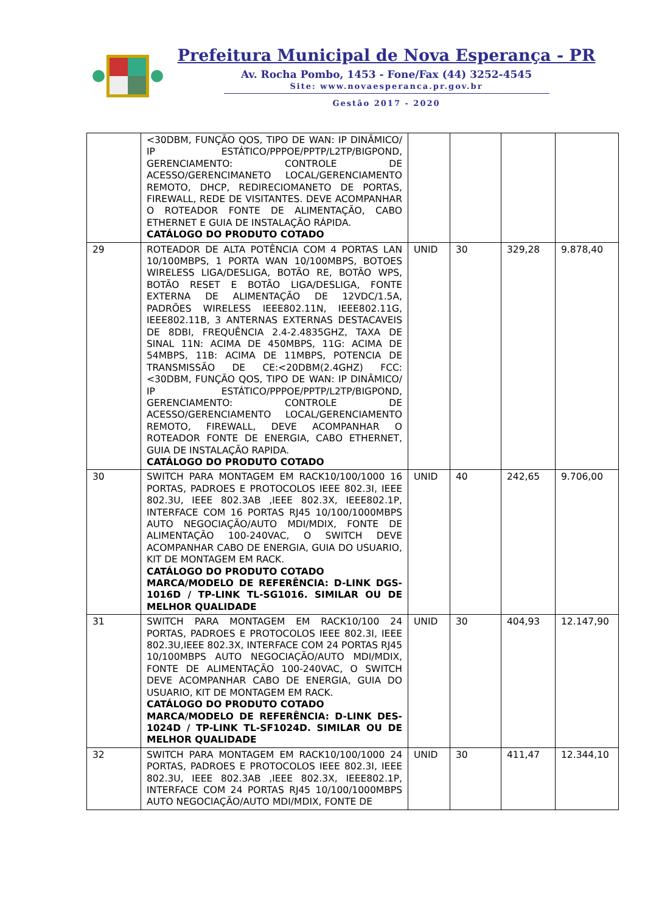Prefeitura Municipal de Nova Esperança - PR
Av. Rocha Pombo, 1453 - Fone/Fax (44) 3252-4545
Site: www.novaesperanca.pr.gov.br
Gestão 2017 - 2020
| | <30DBM, FUNÇÃO QOS, TIPO DE WAN: IP DINÂMICO/ IP ESTÁTICO/PPPOE/PPTP/L2TP/BIGPOND, GERENCIAMENTO: CONTROLE DE ACESSO/GERENCIMANETO LOCAL/GERENCIAMENTO REMOTO, DHCP, REDIRECIOMANETO DE PORTAS, FIREWALL, REDE DE VISITANTES. DEVE ACOMPANHAR O ROTEADOR FONTE DE ALIMENTAÇÃO, CABO ETHERNET E GUIA DE INSTALAÇÃO RÁPIDA. CATÁLOGO DO PRODUTO COTADO | | | | |
| 29 | ROTEADOR DE ALTA POTÊNCIA COM 4 PORTAS LAN 10/100MBPS, 1 PORTA WAN 10/100MBPS, BOTOES WIRELESS LIGA/DESLIGA, BOTÃO RE, BOTÃO WPS, BOTÃO RESET E BOTÃO LIGA/DESLIGA, FONTE EXTERNA DE ALIMENTAÇÃO DE 12VDC/1.5A, PADRÕES WIRELESS IEEE802.11N, IEEE802.11G, IEEE802.11B, 3 ANTERNAS EXTERNAS DESTACAVEIS DE 8DBI, FREQUÊNCIA 2.4-2.4835GHZ, TAXA DE SINAL 11N: ACIMA DE 450MBPS, 11G: ACIMA DE 54MBPS, 11B: ACIMA DE 11MBPS, POTENCIA DE TRANSMISSÃO DE CE:<20DBM(2.4GHZ) FCC: <30DBM, FUNÇÃO QOS, TIPO DE WAN: IP DINÂMICO/ IP ESTÁTICO/PPPOE/PPTP/L2TP/BIGPOND, GERENCIAMENTO: CONTROLE DE ACESSO/GERENCIAMENTO LOCAL/GERENCIAMENTO REMOTO, FIREWALL, DEVE ACOMPANHAR O ROTEADOR FONTE DE ENERGIA, CABO ETHERNET, GUIA DE INSTALAÇÃO RAPIDA. CATÁLOGO DO PRODUTO COTADO | UNID | 30 | 329,28 | 9.878,40 |
| 30 | SWITCH PARA MONTAGEM EM RACK10/100/1000 16 PORTAS, PADROES E PROTOCOLOS IEEE 802.3I, IEEE 802.3U, IEEE 802.3AB ,IEEE 802.3X, IEEE802.1P, INTERFACE COM 16 PORTAS RJ45 10/100/1000MBPS AUTO NEGOCIAÇÃO/AUTO MDI/MDIX, FONTE DE ALIMENTAÇÃO 100-240VAC, O SWITCH DEVE ACOMPANHAR CABO DE ENERGIA, GUIA DO USUARIO, KIT DE MONTAGEM EM RACK. CATÁLOGO DO PRODUTO COTADO MARCA/MODELO DE REFERÊNCIA: D-LINK DGS-1016D / TP-LINK TL-SG1016. SIMILAR OU DE MELHOR QUALIDADE | UNID | 40 | 242,65 | 9.706,00 |
| 31 | SWITCH PARA MONTAGEM EM RACK10/100 24 PORTAS, PADROES E PROTOCOLOS IEEE 802.3I, IEEE 802.3U,IEEE 802.3X, INTERFACE COM 24 PORTAS RJ45 10/100MBPS AUTO NEGOCIAÇÃO/AUTO MDI/MDIX, FONTE DE ALIMENTAÇÃO 100-240VAC, O SWITCH DEVE ACOMPANHAR CABO DE ENERGIA, GUIA DO USUARIO, KIT DE MONTAGEM EM RACK. CATÁLOGO DO PRODUTO COTADO MARCA/MODELO DE REFERÊNCIA: D-LINK DES-1024D / TP-LINK TL-SF1024D. SIMILAR OU DE MELHOR QUALIDADE | UNID | 30 | 404,93 | 12.147,90 |
| 32 | SWITCH PARA MONTAGEM EM RACK10/100/1000 24 PORTAS, PADROES E PROTOCOLOS IEEE 802.3I, IEEE 802.3U, IEEE 802.3AB ,IEEE 802.3X, IEEE802.1P, INTERFACE COM 24 PORTAS RJ45 10/100/1000MBPS AUTO NEGOCIAÇÃO/AUTO MDI/MDIX, FONTE DE | UNID | 30 | 411,47 | 12.344,10 |